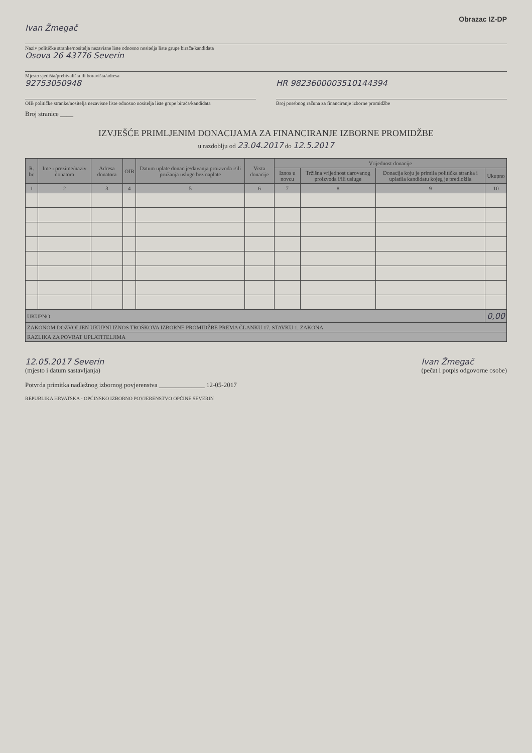Obrazac IZ-DP
Ivan Žmegač
Naziv političke stranke/nositelja nezavisne liste odnosno nositelja liste grupe birača/kandidata
Osova 26 43776 Severin
Mjesto sjedišta/prebivališta ili boravišta/adresa
92753050948
OIB političke stranke/nositelja nezavisne liste odnosno nositelja liste grupe birača/kandidata
HR 9823600003510144394
Broj posebnog računa za financiranje izborne promidžbe
Broj stranice ____
IZVJEŠĆE PRIMLJENIM DONACIJAMA ZA FINANCIRANJE IZBORNE PROMIDŽBE
u razdoblju od 23.04.2017 do 12.5.2017
| R. br. | Ime i prezime/naziv donatora | Adresa donatora | OIB | Datum uplate donacije/davanja proizvoda i/ili pružanja usluge bez naplate | Vrsta donacije | Vrijednost donacije | | | |
| --- | --- | --- | --- | --- | --- | --- | --- | --- | --- |
| | | | | | | Iznos u novcu | Tržišna vrijednost darovanog proizvoda i/ili usluge | Donacija koju je primila politička stranka i uplatila kandidatu kojeg je predložila | Ukupno |
| 1 | 2 | 3 | 4 | 5 | 6 | 7 | 8 | 9 | 10 |
| UKUPNO | | | | | | | | | 0,00 |
| ZAKONOM DOZVOLJEN UKUPNI IZNOS TROŠKOVA IZBORNE PROMIDŽBE PREMA ČLANKU 17. STAVKU 1. ZAKONA | | | | | | | | | |
| RAZLIKA ZA POVRAT UPLATITELJIMA | | | | | | | | | |
12.05.2017 Severin
(mjesto i datum sastavljanja)
Ivan Žmegač
(pečat i potpis odgovorne osobe)
Potvrda primitka nadležnog izbornog povjerenstva ______________ 12-05-2017
REPUBLIKA HRVATSKA - OPĆINSKO IZBORNO POVJERENSTVO OPĆINE SEVERIN